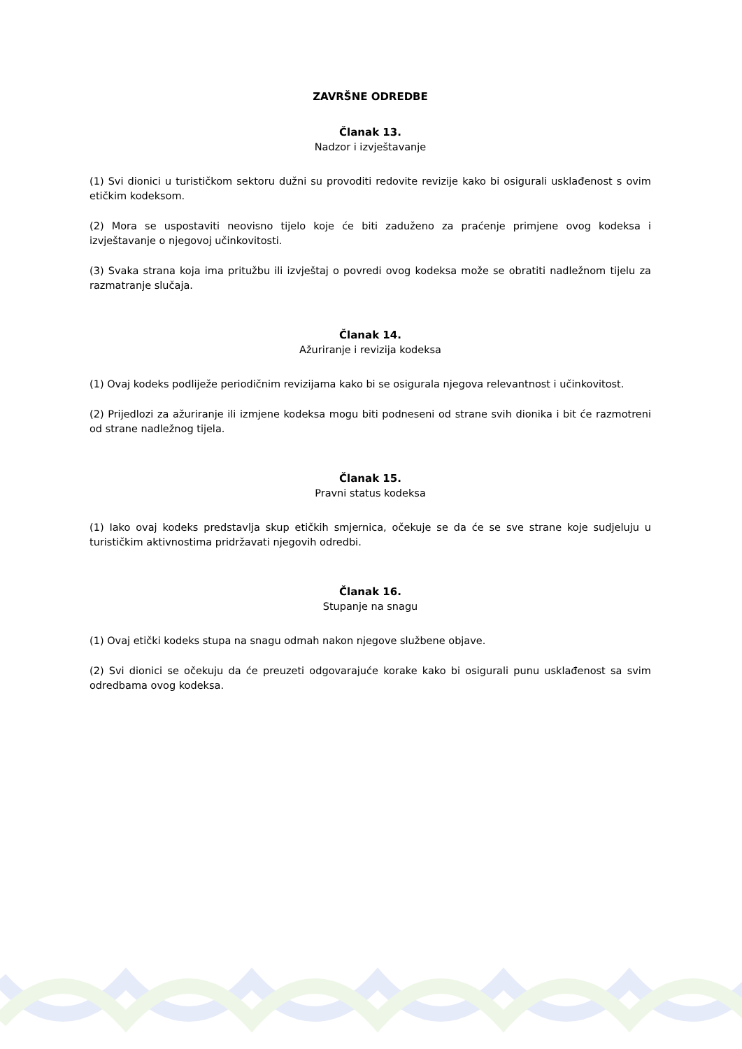ZAVRŠNE ODREDBE
Članak 13.
Nadzor i izvještavanje
(1) Svi dionici u turističkom sektoru dužni su provoditi redovite revizije kako bi osigurali usklađenost s ovim etičkim kodeksom.
(2) Mora se uspostaviti neovisno tijelo koje će biti zaduženo za praćenje primjene ovog kodeksa i izvještavanje o njegovoj učinkovitosti.
(3) Svaka strana koja ima pritužbu ili izvještaj o povredi ovog kodeksa može se obratiti nadležnom tijelu za razmatranje slučaja.
Članak 14.
Ažuriranje i revizija kodeksa
(1) Ovaj kodeks podliježe periodičnim revizijama kako bi se osigurala njegova relevantnost i učinkovitost.
(2) Prijedlozi za ažuriranje ili izmjene kodeksa mogu biti podneseni od strane svih dionika i bit će razmotreni od strane nadležnog tijela.
Članak 15.
Pravni status kodeksa
(1) Iako ovaj kodeks predstavlja skup etičkih smjernica, očekuje se da će se sve strane koje sudjeluju u turističkim aktivnostima pridržavati njegovih odredbi.
Članak 16.
Stupanje na snagu
(1) Ovaj etički kodeks stupa na snagu odmah nakon njegove službene objave.
(2) Svi dionici se očekuju da će preuzeti odgovarajuće korake kako bi osigurali punu usklađenost sa svim odredbama ovog kodeksa.